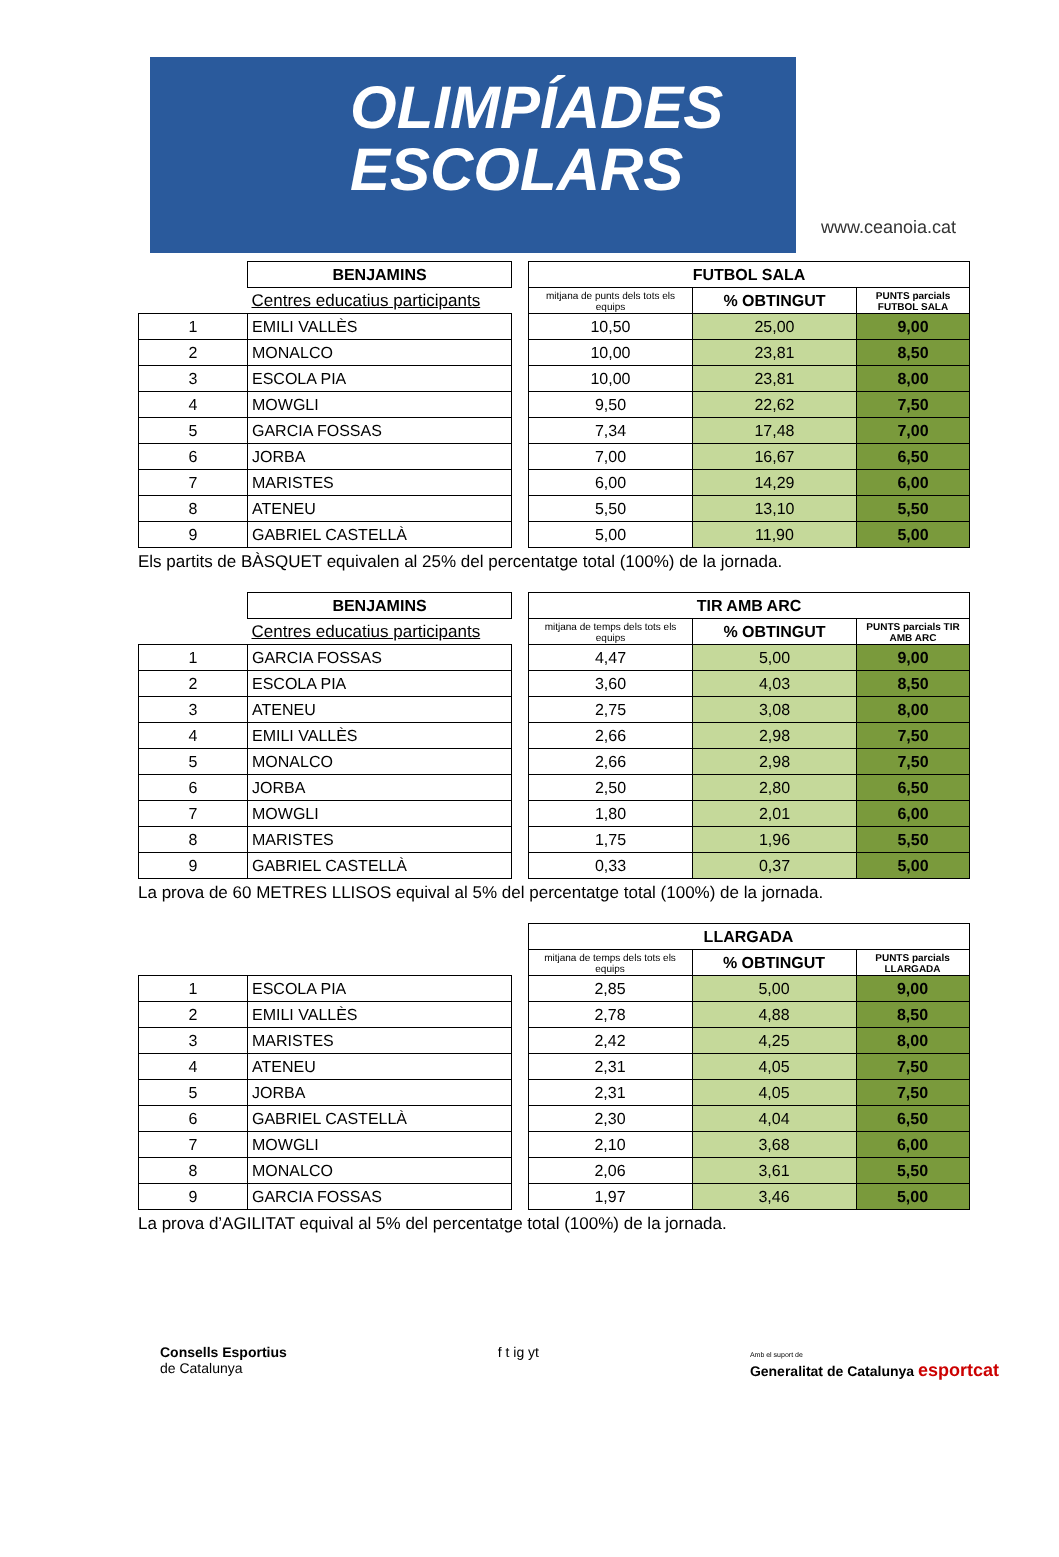OLIMPÍADES
ESCOLARS
www.ceanoia.cat
| | BENJAMINS | | FUTBOL SALA | | |
| | Centres educatius participants | | mitjana de punts dels tots els equips | % OBTINGUT | PUNTS parcials FUTBOL SALA |
| 1 | EMILI VALLÈS | | 10,50 | 25,00 | 9,00 |
| 2 | MONALCO | | 10,00 | 23,81 | 8,50 |
| 3 | ESCOLA PIA | | 10,00 | 23,81 | 8,00 |
| 4 | MOWGLI | | 9,50 | 22,62 | 7,50 |
| 5 | GARCIA FOSSAS | | 7,34 | 17,48 | 7,00 |
| 6 | JORBA | | 7,00 | 16,67 | 6,50 |
| 7 | MARISTES | | 6,00 | 14,29 | 6,00 |
| 8 | ATENEU | | 5,50 | 13,10 | 5,50 |
| 9 | GABRIEL CASTELLÀ | | 5,00 | 11,90 | 5,00 |
Els partits de BÀSQUET equivalen al 25% del percentatge total (100%) de la jornada.
| | BENJAMINS | | TIR AMB ARC | | |
| | Centres educatius participants | | mitjana de temps dels tots els equips | % OBTINGUT | PUNTS parcials TIR AMB ARC |
| 1 | GARCIA FOSSAS | | 4,47 | 5,00 | 9,00 |
| 2 | ESCOLA PIA | | 3,60 | 4,03 | 8,50 |
| 3 | ATENEU | | 2,75 | 3,08 | 8,00 |
| 4 | EMILI VALLÈS | | 2,66 | 2,98 | 7,50 |
| 5 | MONALCO | | 2,66 | 2,98 | 7,50 |
| 6 | JORBA | | 2,50 | 2,80 | 6,50 |
| 7 | MOWGLI | | 1,80 | 2,01 | 6,00 |
| 8 | MARISTES | | 1,75 | 1,96 | 5,50 |
| 9 | GABRIEL CASTELLÀ | | 0,33 | 0,37 | 5,00 |
La prova de 60 METRES LLISOS equival al 5% del percentatge total (100%) de la jornada.
| | | | LLARGADA | | |
| | | | mitjana de temps dels tots els equips | % OBTINGUT | PUNTS parcials LLARGADA |
| 1 | ESCOLA PIA | | 2,85 | 5,00 | 9,00 |
| 2 | EMILI VALLÈS | | 2,78 | 4,88 | 8,50 |
| 3 | MARISTES | | 2,42 | 4,25 | 8,00 |
| 4 | ATENEU | | 2,31 | 4,05 | 7,50 |
| 5 | JORBA | | 2,31 | 4,05 | 7,50 |
| 6 | GABRIEL CASTELLÀ | | 2,30 | 4,04 | 6,50 |
| 7 | MOWGLI | | 2,10 | 3,68 | 6,00 |
| 8 | MONALCO | | 2,06 | 3,61 | 5,50 |
| 9 | GARCIA FOSSAS | | 1,97 | 3,46 | 5,00 |
La prova d’AGILITAT equival al 5% del percentatge total (100%) de la jornada.
Consells Esportius
de Catalunya
f t ig yt
Amb el suport de
Generalitat de Catalunya esportcat